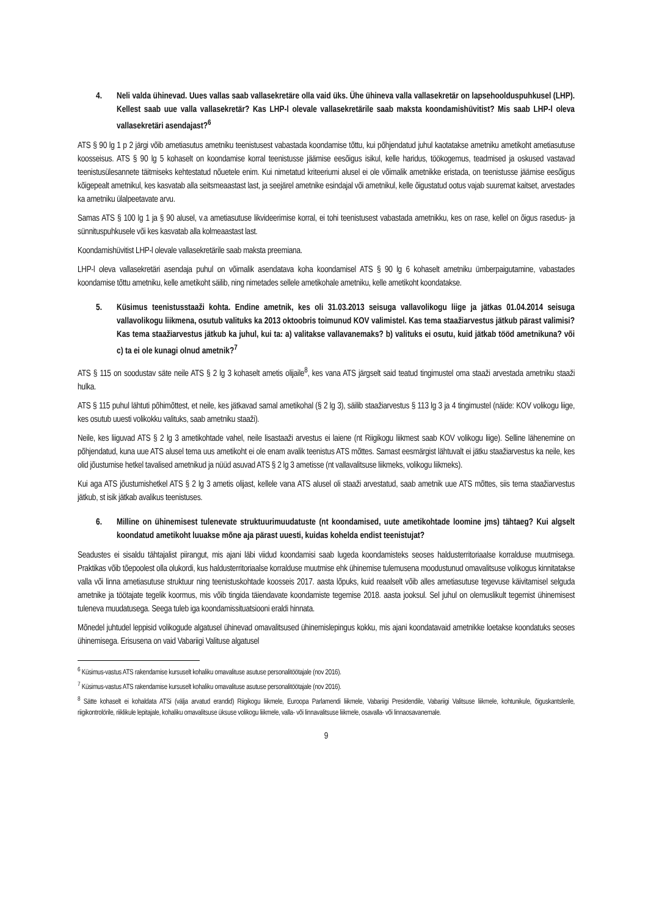4. Neli valda ühinevad. Uues vallas saab vallasekretäre olla vaid üks. Ühe ühineva valla vallasekretär on lapsehoolduspuhkusel (LHP). Kellest saab uue valla vallasekretär? Kas LHP-l olevale vallasekretärile saab maksta koondamishüvitist? Mis saab LHP-l oleva vallasekretäri asendajast?<sup>6</sup>
ATS § 90 lg 1 p 2 järgi võib ametiasutus ametniku teenistusest vabastada koondamise tõttu, kui põhjendatud juhul kaotatakse ametniku ametikoht ametiasutuse koosseisus. ATS § 90 lg 5 kohaselt on koondamise korral teenistusse jäämise eesõigus isikul, kelle haridus, töökogemus, teadmised ja oskused vastavad teenistusülesannete täitmiseks kehtestatud nõuetele enim. Kui nimetatud kriteeriumi alusel ei ole võimalik ametnikke eristada, on teenistusse jäämise eesõigus kõigepealt ametnikul, kes kasvatab alla seitsmeaastast last, ja seejärel ametnike esindajal või ametnikul, kelle õigustatud ootus vajab suuremat kaitset, arvestades ka ametniku ülalpeetavate arvu.
Samas ATS § 100 lg 1 ja § 90 alusel, v.a ametiasutuse likvideerimise korral, ei tohi teenistusest vabastada ametnikku, kes on rase, kellel on õigus rasedus- ja sünnituspuhkusele või kes kasvatab alla kolmeaastast last.
Koondamishüvitist LHP-l olevale vallasekretärile saab maksta preemiana.
LHP-l oleva vallasekretäri asendaja puhul on võimalik asendatava koha koondamisel ATS § 90 lg 6 kohaselt ametniku ümberpaigutamine, vabastades koondamise tõttu ametniku, kelle ametikoht säilib, ning nimetades sellele ametikohale ametniku, kelle ametikoht koondatakse.
5. Küsimus teenistusstaaži kohta. Endine ametnik, kes oli 31.03.2013 seisuga vallavolikogu liige ja jätkas 01.04.2014 seisuga vallavolikogu liikmena, osutub valituks ka 2013 oktoobris toimunud KOV valimistel. Kas tema staažiarvestus jätkub pärast valimisi? Kas tema staažiarvestus jätkub ka juhul, kui ta: a) valitakse vallavanemaks? b) valituks ei osutu, kuid jätkab tööd ametnikuna? või c) ta ei ole kunagi olnud ametnik?<sup>7</sup>
ATS § 115 on soodustav säte neile ATS § 2 lg 3 kohaselt ametis olijaile<sup>8</sup>, kes vana ATS järgselt said teatud tingimustel oma staaži arvestada ametniku staaži hulka.
ATS § 115 puhul lähtuti põhimõttest, et neile, kes jätkavad samal ametikohal (§ 2 lg 3), säilib staažiarvestus § 113 lg 3 ja 4 tingimustel (näide: KOV volikogu liige, kes osutub uuesti volikokku valituks, saab ametniku staaži).
Neile, kes liiguvad ATS § 2 lg 3 ametikohtade vahel, neile lisastaaži arvestus ei laiene (nt Riigikogu liikmest saab KOV volikogu liige). Selline lähenemine on põhjendatud, kuna uue ATS alusel tema uus ametikoht ei ole enam avalik teenistus ATS mõttes. Samast eesmärgist lähtuvalt ei jätku staažiarvestus ka neile, kes olid jõustumise hetkel tavalised ametnikud ja nüüd asuvad ATS § 2 lg 3 ametisse (nt vallavalitsuse liikmeks, volikogu liikmeks).
Kui aga ATS jõustumishetkel ATS § 2 lg 3 ametis olijast, kellele vana ATS alusel oli staaži arvestatud, saab ametnik uue ATS mõttes, siis tema staažiarvestus jätkub, st isik jätkab avalikus teenistuses.
6. Milline on ühinemisest tulenevate struktuurimuudatuste (nt koondamised, uute ametikohtade loomine jms) tähtaeg? Kui algselt koondatud ametikoht luuakse mõne aja pärast uuesti, kuidas kohelda endist teenistujat?
Seadustes ei sisaldu tähtajalist piirangut, mis ajani läbi viidud koondamisi saab lugeda koondamisteks seoses haldusterritoriaalse korralduse muutmisega. Praktikas võib tõepoolest olla olukordi, kus haldusterritoriaalse korralduse muutmise ehk ühinemise tulemusena moodustunud omavalitsuse volikogus kinnitatakse valla või linna ametiasutuse struktuur ning teenistuskohtade koosseis 2017. aasta lõpuks, kuid reaalselt võib alles ametiasutuse tegevuse käivitamisel selguda ametnike ja töötajate tegelik koormus, mis võib tingida täiendavate koondamiste tegemise 2018. aasta jooksul. Sel juhul on olemuslikult tegemist ühinemisest tuleneva muudatusega. Seega tuleb iga koondamissituatsiooni eraldi hinnata.
Mõnedel juhtudel leppisid volikogude algatusel ühinevad omavalitsused ühinemislepingus kokku, mis ajani koondatavaid ametnikke loetakse koondatuks seoses ühinemisega. Erisusena on vaid Vabariigi Valituse algatusel
<sup>6</sup> Küsimus-vastus ATS rakendamise kursuselt kohaliku omavalituse asutuse personalitöötajale (nov 2016).
<sup>7</sup> Küsimus-vastus ATS rakendamise kursuselt kohaliku omavalituse asutuse personalitöötajale (nov 2016).
<sup>8</sup> Sätte kohaselt ei kohaldata ATSi (välja arvatud erandid) Riigikogu liikmele, Euroopa Parlamendi liikmele, Vabariigi Presidendile, Vabariigi Valitsuse liikmele, kohtunikule, õiguskantslerile, riigikontrolörile, riiklikule lepitajale, kohaliku omavalitsuse üksuse volikogu liikmele, valla- või linnavalitsuse liikmele, osavalla- või linnaosavanemale.
9